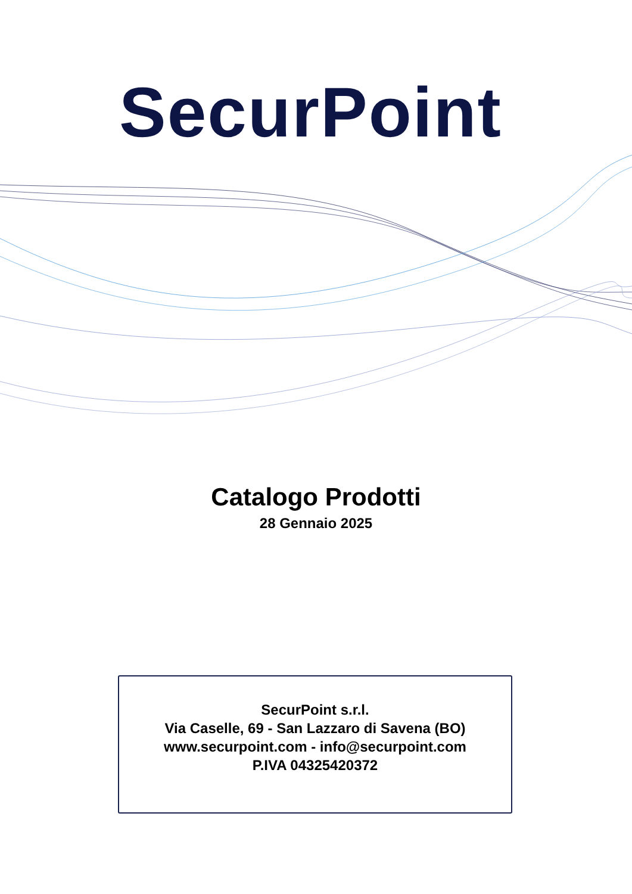SecurPoint
Catalogo Prodotti
28 Gennaio 2025
SecurPoint s.r.l.
Via Caselle, 69 - San Lazzaro di Savena (BO)
www.securpoint.com - info@securpoint.com
P.IVA 04325420372